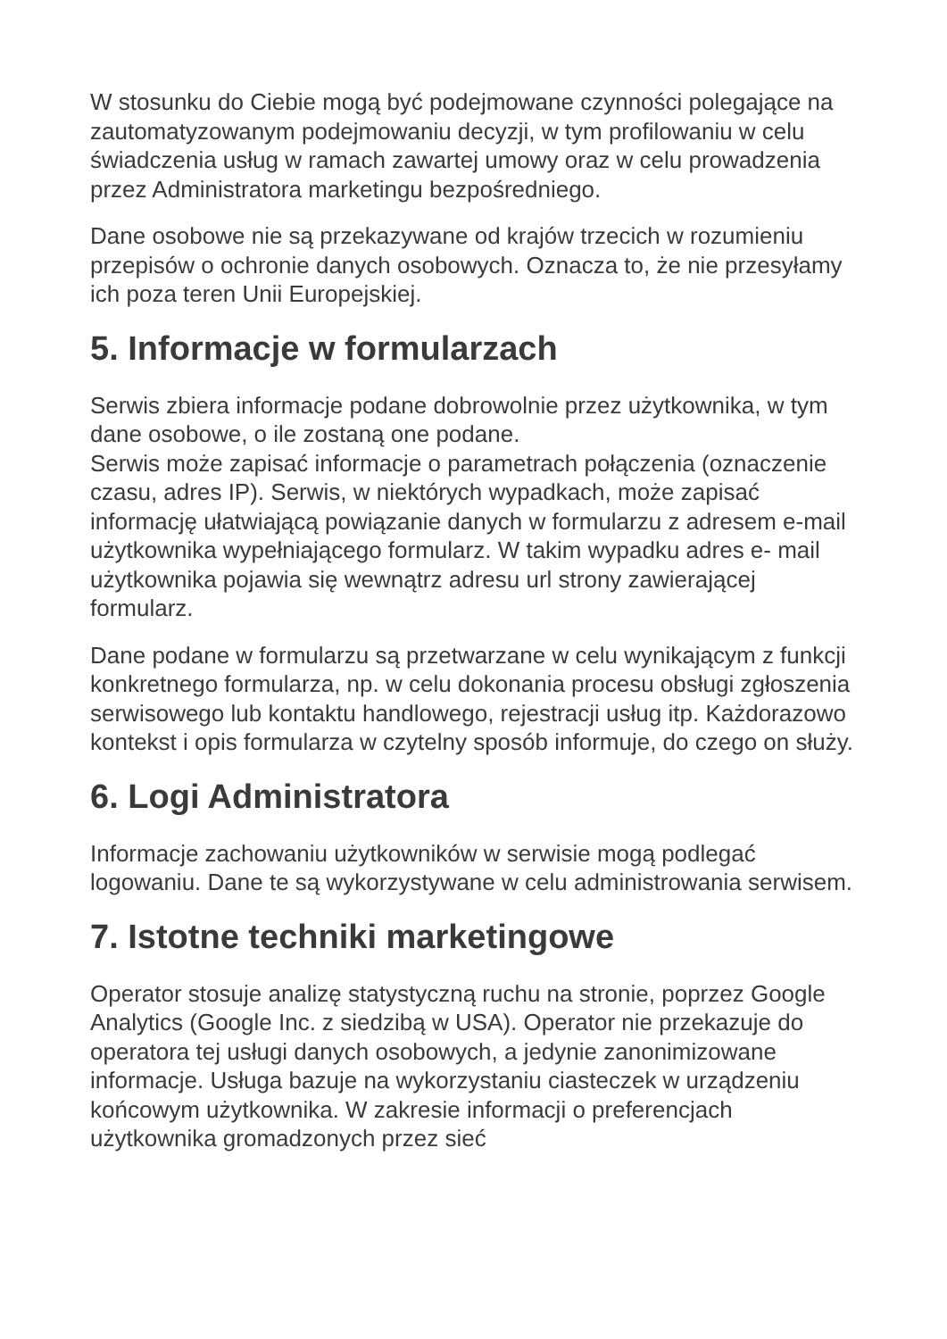W stosunku do Ciebie mogą być podejmowane czynności polegające na zautomatyzowanym podejmowaniu decyzji, w tym profilowaniu w celu świadczenia usług w ramach zawartej umowy oraz w celu prowadzenia przez Administratora marketingu bezpośredniego.
Dane osobowe nie są przekazywane od krajów trzecich w rozumieniu przepisów o ochronie danych osobowych. Oznacza to, że nie przesyłamy ich poza teren Unii Europejskiej.
5. Informacje w formularzach
Serwis zbiera informacje podane dobrowolnie przez użytkownika, w tym dane osobowe, o ile zostaną one podane.
Serwis może zapisać informacje o parametrach połączenia (oznaczenie czasu, adres IP). Serwis, w niektórych wypadkach, może zapisać informację ułatwiającą powiązanie danych w formularzu z adresem e-mail użytkownika wypełniającego formularz. W takim wypadku adres e- mail użytkownika pojawia się wewnątrz adresu url strony zawierającej formularz.
Dane podane w formularzu są przetwarzane w celu wynikającym z funkcji konkretnego formularza, np. w celu dokonania procesu obsługi zgłoszenia serwisowego lub kontaktu handlowego, rejestracji usług itp. Każdorazowo kontekst i opis formularza w czytelny sposób informuje, do czego on służy.
6. Logi Administratora
Informacje zachowaniu użytkowników w serwisie mogą podlegać logowaniu. Dane te są wykorzystywane w celu administrowania serwisem.
7. Istotne techniki marketingowe
Operator stosuje analizę statystyczną ruchu na stronie, poprzez Google Analytics (Google Inc. z siedzibą w USA). Operator nie przekazuje do operatora tej usługi danych osobowych, a jedynie zanonimizowane informacje. Usługa bazuje na wykorzystaniu ciasteczek w urządzeniu końcowym użytkownika. W zakresie informacji o preferencjach użytkownika gromadzonych przez sieć